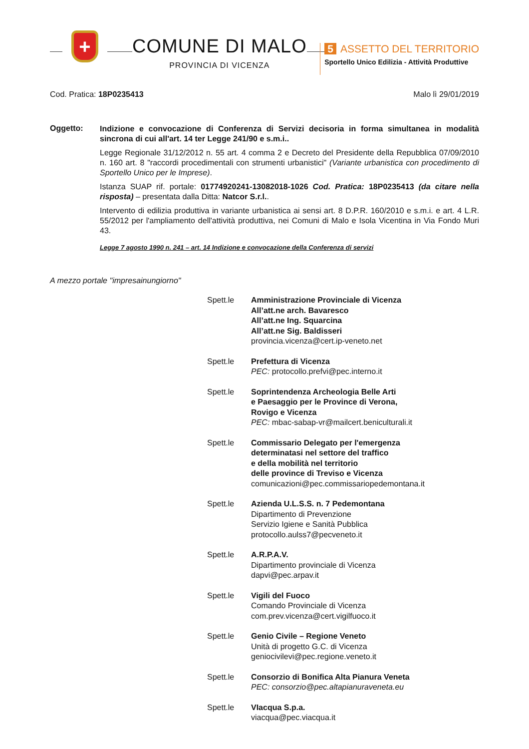+
COMUNE DI MALO
PROVINCIA DI VICENZA
5 ASSETTO DEL TERRITORIO
Sportello Unico Edilizia - Attività Produttive
Cod. Pratica: 18P0235413 Malo lì 29/01/2019
Oggetto:
Indizione e convocazione di Conferenza di Servizi decisoria in forma simultanea in modalità sincrona di cui all'art. 14 ter Legge 241/90 e s.m.i..
Legge Regionale 31/12/2012 n. 55 art. 4 comma 2 e Decreto del Presidente della Repubblica 07/09/2010 n. 160 art. 8 "raccordi procedimentali con strumenti urbanistici" (Variante urbanistica con procedimento di Sportello Unico per le Imprese).
Istanza SUAP rif. portale: 01774920241-13082018-1026 Cod. Pratica: 18P0235413 (da citare nella risposta) – presentata dalla Ditta: Natcor S.r.l..
Intervento di edilizia produttiva in variante urbanistica ai sensi art. 8 D.P.R. 160/2010 e s.m.i. e art. 4 L.R. 55/2012 per l'ampliamento dell'attività produttiva, nei Comuni di Malo e Isola Vicentina in Via Fondo Muri 43.
Legge 7 agosto 1990 n. 241 – art. 14 Indizione e convocazione della Conferenza di servizi
A mezzo portale "impresainungiorno"
Spett.le Amministrazione Provinciale di Vicenza
All’att.ne arch. Bavaresco
All’att.ne Ing. Squarcina
All’att.ne Sig. Baldisseri
provincia.vicenza@cert.ip-veneto.net
Spett.le Prefettura di Vicenza
PEC: protocollo.prefvi@pec.interno.it
Spett.le Soprintendenza Archeologia Belle Arti
e Paesaggio per le Province di Verona,
Rovigo e Vicenza
PEC: mbac-sabap-vr@mailcert.beniculturali.it
Spett.le Commissario Delegato per l'emergenza
determinatasi nel settore del traffico
e della mobilità nel territorio
delle province di Treviso e Vicenza
comunicazioni@pec.commissariopedemontana.it
Spett.le Azienda U.L.S.S. n. 7 Pedemontana
Dipartimento di Prevenzione
Servizio Igiene e Sanità Pubblica
protocollo.aulss7@pecveneto.it
Spett.le A.R.P.A.V.
Dipartimento provinciale di Vicenza
dapvi@pec.arpav.it
Spett.le Vigili del Fuoco
Comando Provinciale di Vicenza
com.prev.vicenza@cert.vigilfuoco.it
Spett.le Genio Civile – Regione Veneto
Unità di progetto G.C. di Vicenza
geniocivilevi@pec.regione.veneto.it
Spett.le Consorzio di Bonifica Alta Pianura Veneta
PEC: consorzio@pec.altapianuraveneta.eu
Spett.le VIacqua S.p.a.
viacqua@pec.viacqua.it